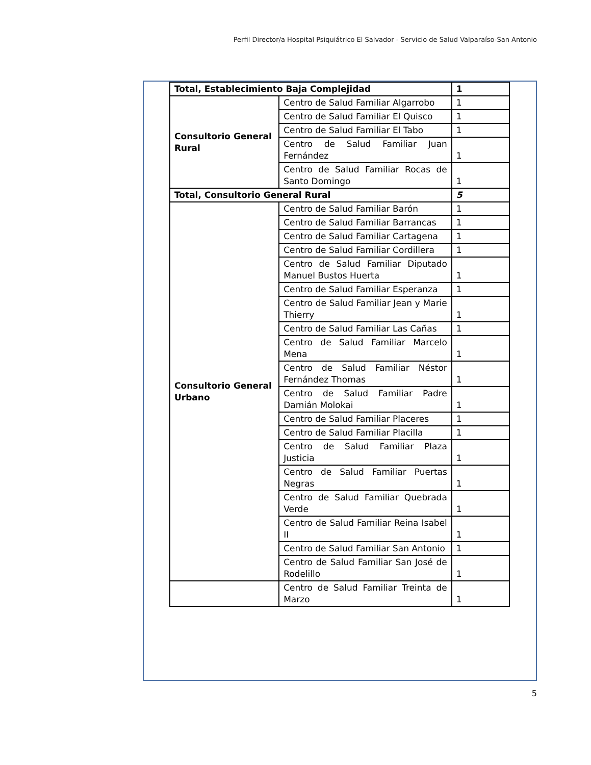Perfil Director/a Hospital Psiquiátrico El Salvador - Servicio de Salud Valparaíso-San Antonio
| Total, Establecimiento Baja Complejidad | | 1 |
| Consultorio General Rural | Centro de Salud Familiar Algarrobo | 1 |
| | Centro de Salud Familiar El Quisco | 1 |
| | Centro de Salud Familiar El Tabo | 1 |
| | Centro de Salud Familiar Juan Fernández | 1 |
| | Centro de Salud Familiar Rocas de Santo Domingo | 1 |
| Total, Consultorio General Rural | | 5 |
| Consultorio General Urbano | Centro de Salud Familiar Barón | 1 |
| | Centro de Salud Familiar Barrancas | 1 |
| | Centro de Salud Familiar Cartagena | 1 |
| | Centro de Salud Familiar Cordillera | 1 |
| | Centro de Salud Familiar Diputado Manuel Bustos Huerta | 1 |
| | Centro de Salud Familiar Esperanza | 1 |
| | Centro de Salud Familiar Jean y Marie Thierry | 1 |
| | Centro de Salud Familiar Las Cañas | 1 |
| | Centro de Salud Familiar Marcelo Mena | 1 |
| | Centro de Salud Familiar Néstor Fernández Thomas | 1 |
| | Centro de Salud Familiar Padre Damián Molokai | 1 |
| | Centro de Salud Familiar Placeres | 1 |
| | Centro de Salud Familiar Placilla | 1 |
| | Centro de Salud Familiar Plaza Justicia | 1 |
| | Centro de Salud Familiar Puertas Negras | 1 |
| | Centro de Salud Familiar Quebrada Verde | 1 |
| | Centro de Salud Familiar Reina Isabel II | 1 |
| | Centro de Salud Familiar San Antonio | 1 |
| | Centro de Salud Familiar San José de Rodelillo | 1 |
| | Centro de Salud Familiar Treinta de Marzo | 1 |
5